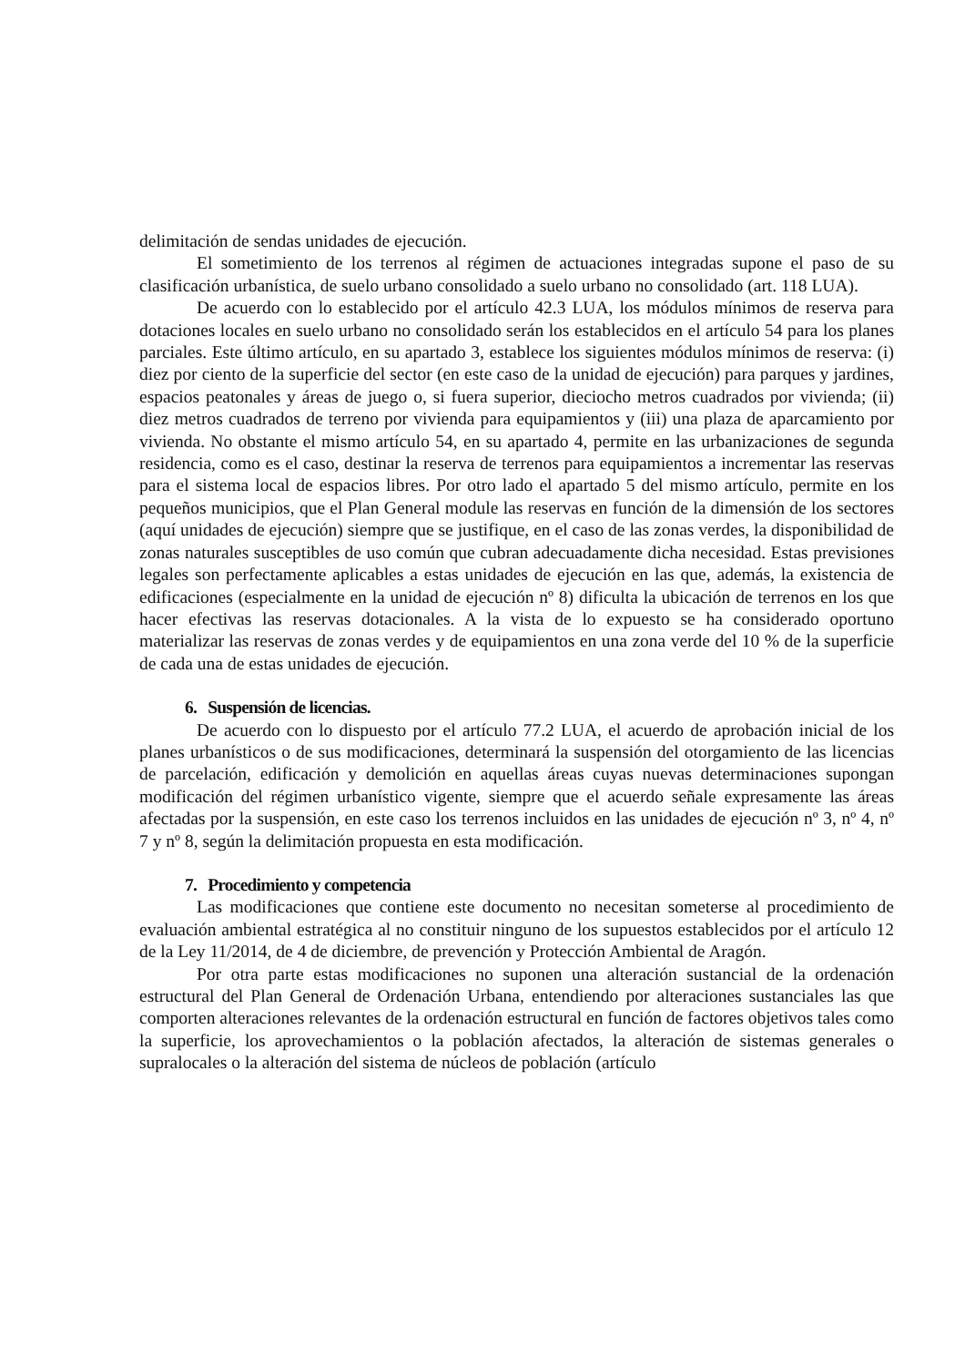delimitación de sendas unidades de ejecución.
El sometimiento de los terrenos al régimen de actuaciones integradas supone el paso de su clasificación urbanística, de suelo urbano consolidado a suelo urbano no consolidado (art. 118 LUA).
De acuerdo con lo establecido por el artículo 42.3 LUA, los módulos mínimos de reserva para dotaciones locales en suelo urbano no consolidado serán los establecidos en el artículo 54 para los planes parciales. Este último artículo, en su apartado 3, establece los siguientes módulos mínimos de reserva: (i) diez por ciento de la superficie del sector (en este caso de la unidad de ejecución) para parques y jardines, espacios peatonales y áreas de juego o, si fuera superior, dieciocho metros cuadrados por vivienda; (ii) diez metros cuadrados de terreno por vivienda para equipamientos y (iii) una plaza de aparcamiento por vivienda. No obstante el mismo artículo 54, en su apartado 4, permite en las urbanizaciones de segunda residencia, como es el caso, destinar la reserva de terrenos para equipamientos a incrementar las reservas para el sistema local de espacios libres. Por otro lado el apartado 5 del mismo artículo, permite en los pequeños municipios, que el Plan General module las reservas en función de la dimensión de los sectores (aquí unidades de ejecución) siempre que se justifique, en el caso de las zonas verdes, la disponibilidad de zonas naturales susceptibles de uso común que cubran adecuadamente dicha necesidad. Estas previsiones legales son perfectamente aplicables a estas unidades de ejecución en las que, además, la existencia de edificaciones (especialmente en la unidad de ejecución nº 8) dificulta la ubicación de terrenos en los que hacer efectivas las reservas dotacionales. A la vista de lo expuesto se ha considerado oportuno materializar las reservas de zonas verdes y de equipamientos en una zona verde del 10 % de la superficie de cada una de estas unidades de ejecución.
6. Suspensión de licencias.
De acuerdo con lo dispuesto por el artículo 77.2 LUA, el acuerdo de aprobación inicial de los planes urbanísticos o de sus modificaciones, determinará la suspensión del otorgamiento de las licencias de parcelación, edificación y demolición en aquellas áreas cuyas nuevas determinaciones supongan modificación del régimen urbanístico vigente, siempre que el acuerdo señale expresamente las áreas afectadas por la suspensión, en este caso los terrenos incluidos en las unidades de ejecución nº 3, nº 4, nº 7 y nº 8, según la delimitación propuesta en esta modificación.
7. Procedimiento y competencia
Las modificaciones que contiene este documento no necesitan someterse al procedimiento de evaluación ambiental estratégica al no constituir ninguno de los supuestos establecidos por el artículo 12 de la Ley 11/2014, de 4 de diciembre, de prevención y Protección Ambiental de Aragón.
Por otra parte estas modificaciones no suponen una alteración sustancial de la ordenación estructural del Plan General de Ordenación Urbana, entendiendo por alteraciones sustanciales las que comporten alteraciones relevantes de la ordenación estructural en función de factores objetivos tales como la superficie, los aprovechamientos o la población afectados, la alteración de sistemas generales o supralocales o la alteración del sistema de núcleos de población (artículo